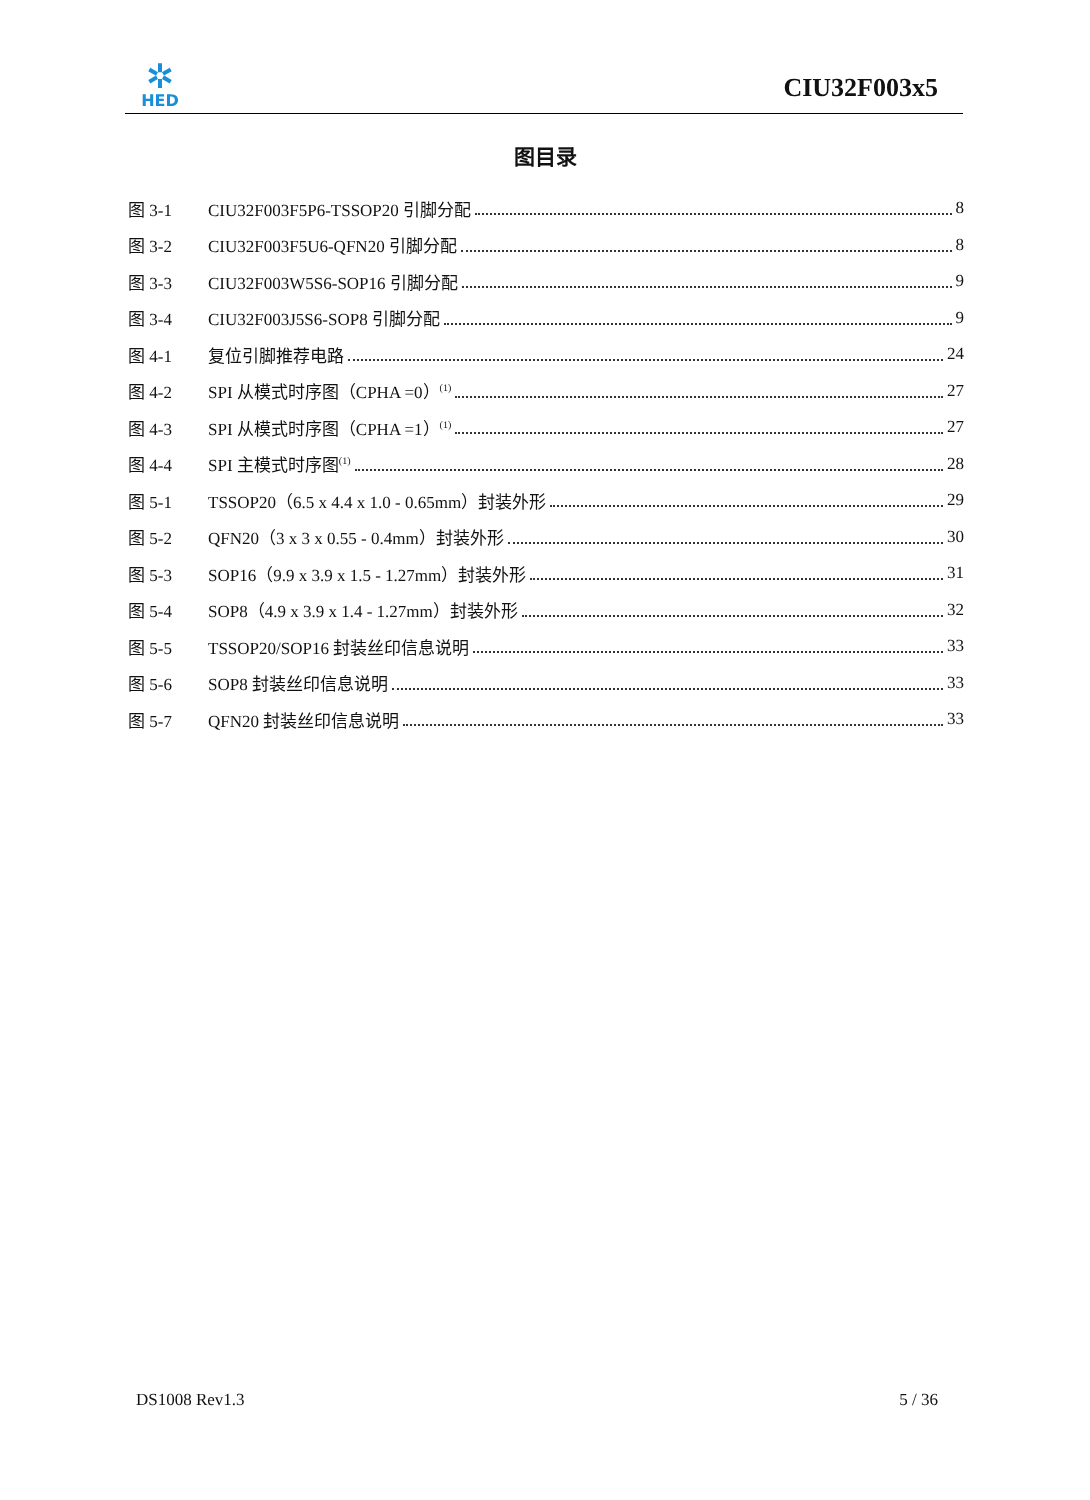✲
HED
CIU32F003x5
图目录
图 3-1 CIU32F003F5P6-TSSOP20 引脚分配 8
图 3-2 CIU32F003F5U6-QFN20 引脚分配 8
图 3-3 CIU32F003W5S6-SOP16 引脚分配 9
图 3-4 CIU32F003J5S6-SOP8 引脚分配 9
图 4-1 复位引脚推荐电路 24
图 4-2 SPI 从模式时序图（CPHA =0）<sup>(1)</sup> 27
图 4-3 SPI 从模式时序图（CPHA =1）<sup>(1)</sup> 27
图 4-4 SPI 主模式时序图<sup>(1)</sup> 28
图 5-1 TSSOP20（6.5 x 4.4 x 1.0 - 0.65mm）封装外形 29
图 5-2 QFN20（3 x 3 x 0.55 - 0.4mm）封装外形 30
图 5-3 SOP16（9.9 x 3.9 x 1.5 - 1.27mm）封装外形 31
图 5-4 SOP8（4.9 x 3.9 x 1.4 - 1.27mm）封装外形 32
图 5-5 TSSOP20/SOP16 封装丝印信息说明 33
图 5-6 SOP8 封装丝印信息说明 33
图 5-7 QFN20 封装丝印信息说明 33
DS1008 Rev1.3 5 / 36